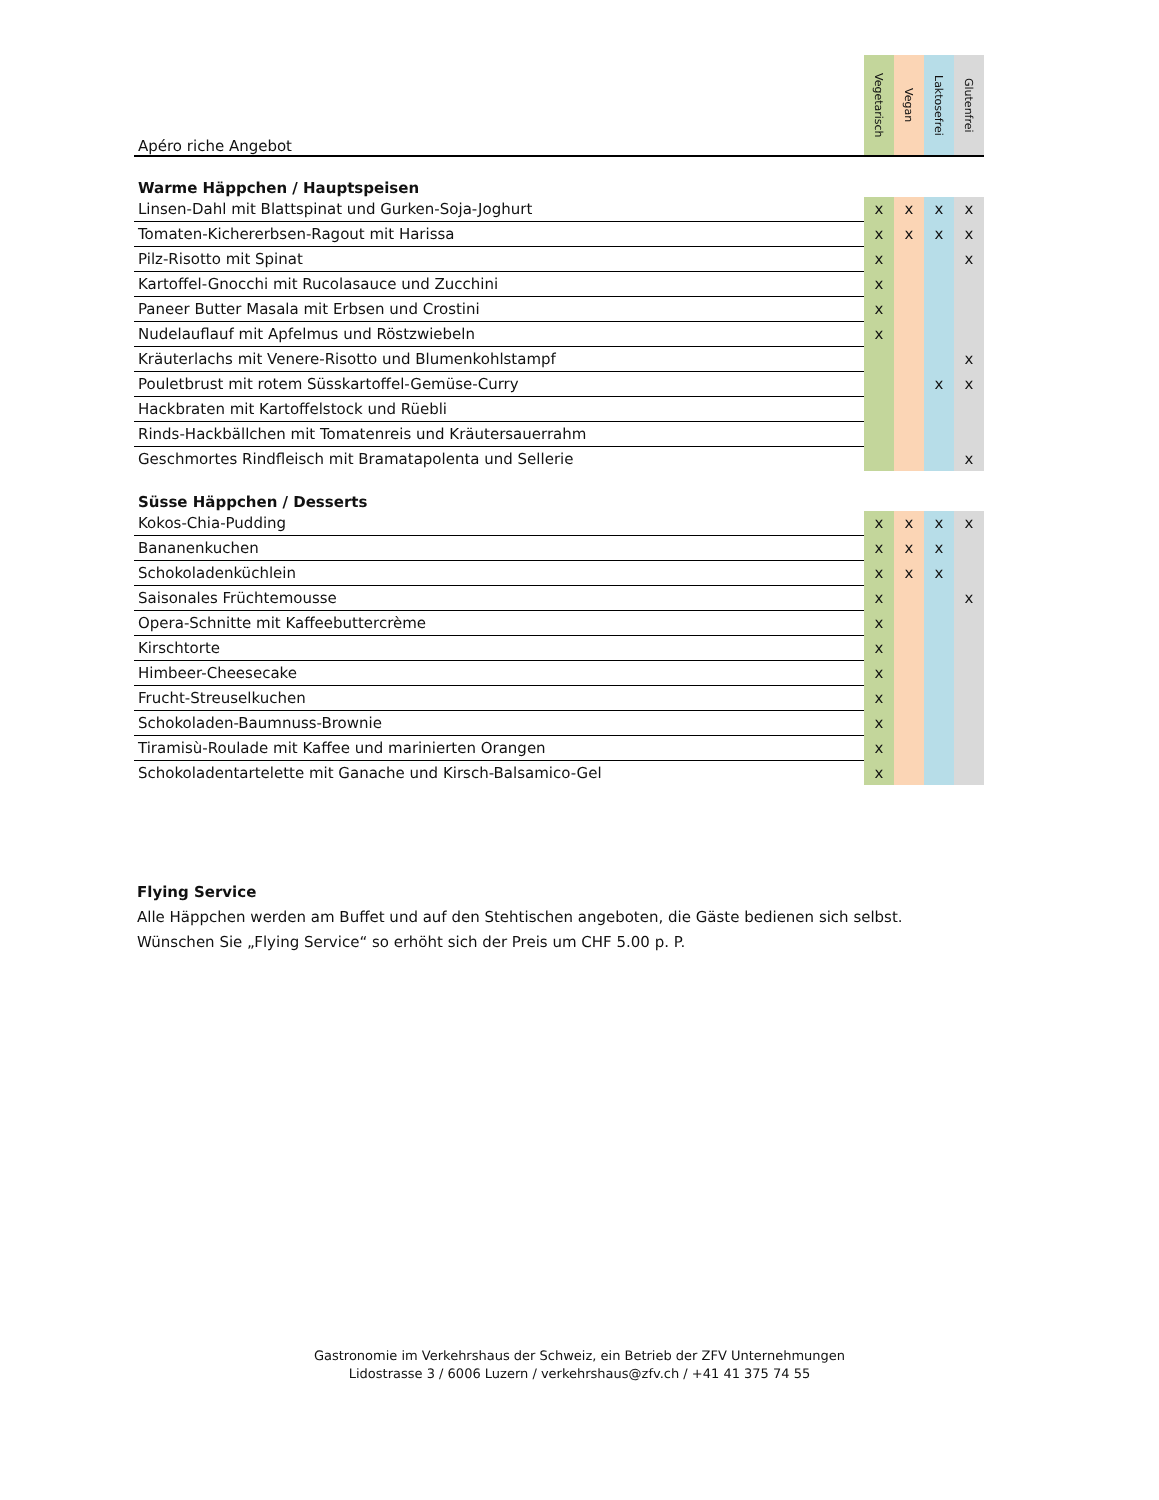| Apéro riche Angebot | Vegetarisch | Vegan | Laktosefrei | Glutenfrei |
| --- | --- | --- | --- | --- |
| Warme Häppchen / Hauptspeisen | | | | |
| Linsen-Dahl mit Blattspinat und Gurken-Soja-Joghurt | x | x | x | x |
| Tomaten-Kichererbsen-Ragout mit Harissa | x | x | x | x |
| Pilz-Risotto mit Spinat | x | | | x |
| Kartoffel-Gnocchi mit Rucolasauce und Zucchini | x | | | |
| Paneer Butter Masala mit Erbsen und Crostini | x | | | |
| Nudelauflauf mit Apfelmus und Röstzwiebeln | x | | | |
| Kräuterlachs mit Venere-Risotto und Blumenkohlstampf | | | | x |
| Pouletbrust mit rotem Süsskartoffel-Gemüse-Curry | | | x | x |
| Hackbraten mit Kartoffelstock und Rüebli | | | | |
| Rinds-Hackbällchen mit Tomatenreis und Kräutersauerrahm | | | | |
| Geschmortes Rindfleisch mit Bramatapolenta und Sellerie | | | | x |
| Süsse Häppchen / Desserts | | | | |
| Kokos-Chia-Pudding | x | x | x | x |
| Bananenkuchen | x | x | x | |
| Schokoladenküchlein | x | x | x | |
| Saisonales Früchtemousse | x | | | x |
| Opera-Schnitte mit Kaffeebuttercrème | x | | | |
| Kirschtorte | x | | | |
| Himbeer-Cheesecake | x | | | |
| Frucht-Streuselkuchen | x | | | |
| Schokoladen-Baumnuss-Brownie | x | | | |
| Tiramisù-Roulade mit Kaffee und marinierten Orangen | x | | | |
| Schokoladentartelette mit Ganache und Kirsch-Balsamico-Gel | x | | | |
Flying Service
Alle Häppchen werden am Buffet und auf den Stehtischen angeboten, die Gäste bedienen sich selbst.
Wünschen Sie „Flying Service“ so erhöht sich der Preis um CHF 5.00 p. P.
Gastronomie im Verkehrshaus der Schweiz, ein Betrieb der ZFV Unternehmungen
Lidostrasse 3 / 6006 Luzern / verkehrshaus@zfv.ch / +41 41 375 74 55